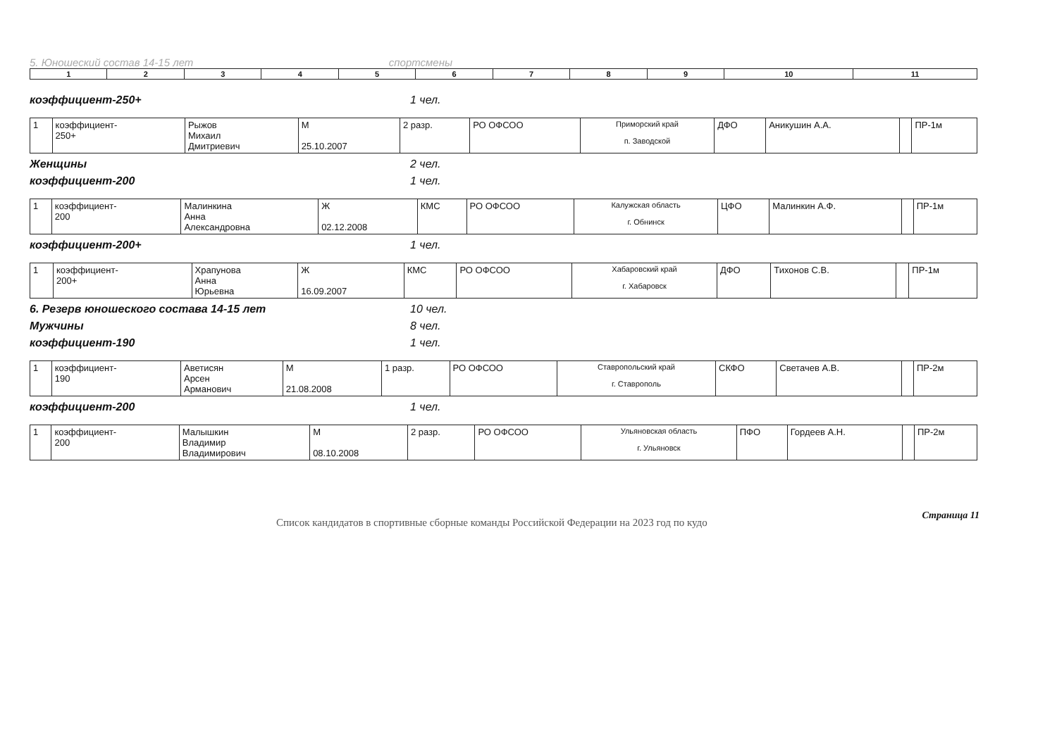5. Юношеский состав 14-15 лет спортсмены
| 1 | 2 | 3 | 4 | 5 | 6 | 7 | 8 | 9 | 10 | 11 |
коэффициент-250+ 1 чел.
| 1 | коэффициент- 250+ | Рыжов Михаил Дмитриевич | М 25.10.2007 | 2 разр. | РО ОФСОО | Приморский край п. Заводской | ДФО | Аникушин А.А. | | ПР-1м |
Женщины 2 чел.
коэффициент-200 1 чел.
| 1 | коэффициент- 200 | Малинкина Анна Александровна | Ж 02.12.2008 | КМС | РО ОФСОО | Калужская область г. Обнинск | ЦФО | Малинкин А.Ф. | | ПР-1м |
коэффициент-200+ 1 чел.
| 1 | коэффициент- 200+ | Храпунова Анна Юрьевна | Ж 16.09.2007 | КМС | РО ОФСОО | Хабаровский край г. Хабаровск | ДФО | Тихонов С.В. | | ПР-1м |
6. Резерв юношеского состава 14-15 лет 10 чел.
Мужчины 8 чел.
коэффициент-190 1 чел.
| 1 | коэффициент- 190 | Аветисян Арсен Арманович | М 21.08.2008 | 1 разр. | РО ОФСОО | Ставропольский край г. Ставрополь | СКФО | Светачев А.В. | | ПР-2м |
коэффициент-200 1 чел.
| 1 | коэффициент- 200 | Малышкин Владимир Владимирович | М 08.10.2008 | 2 разр. | РО ОФСОО | Ульяновская область г. Ульяновск | ПФО | Гордеев А.Н. | | ПР-2м |
Список кандидатов в спортивные сборные команды Российской Федерации на 2023 год по кудо Страница 11